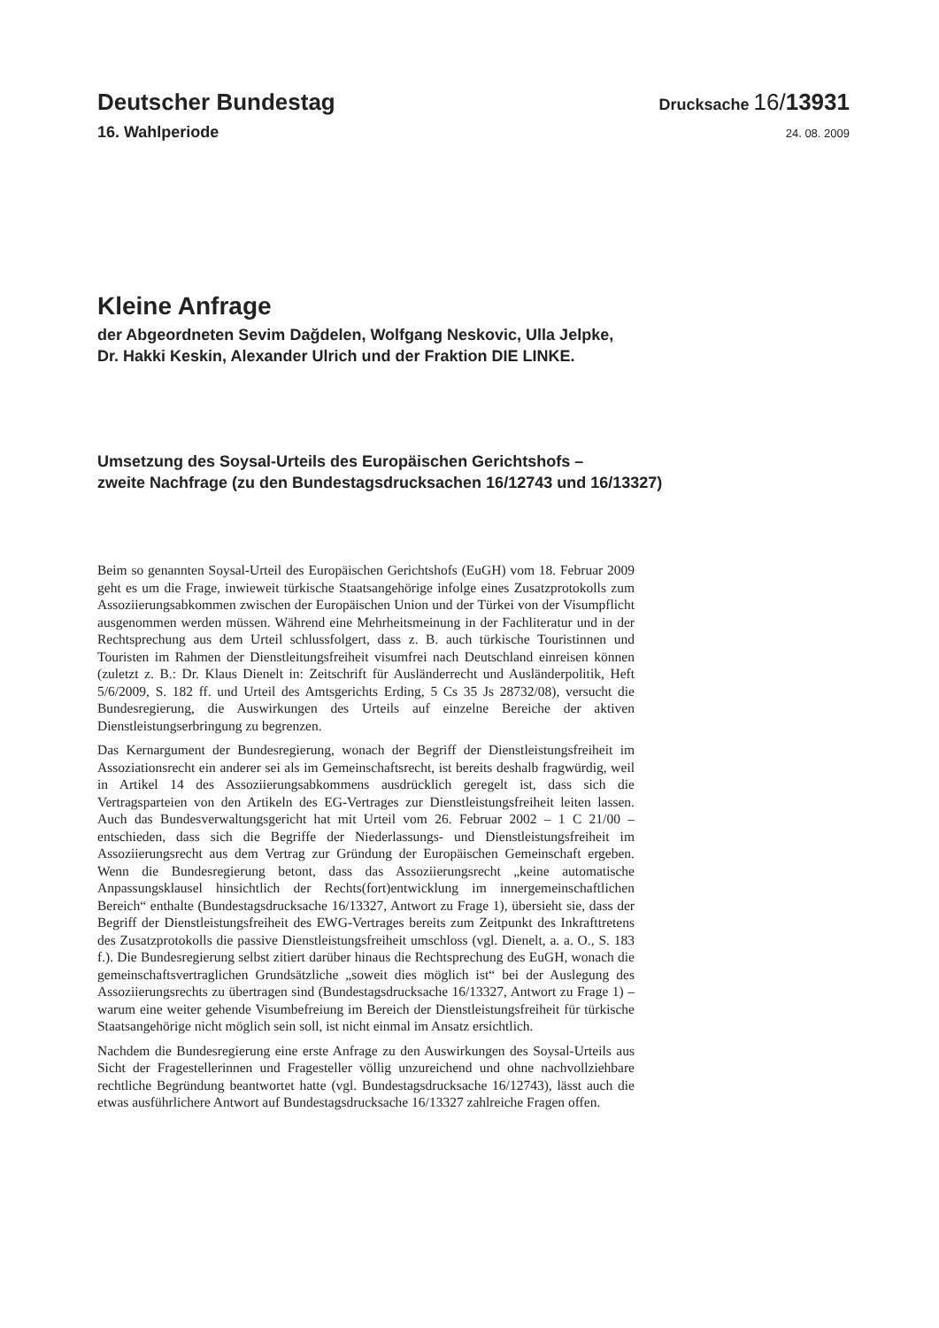Deutscher Bundestag
Drucksache 16/13931
16. Wahlperiode
24. 08. 2009
Kleine Anfrage
der Abgeordneten Sevim Dağdelen, Wolfgang Neskovic, Ulla Jelpke,
Dr. Hakki Keskin, Alexander Ulrich und der Fraktion DIE LINKE.
Umsetzung des Soysal-Urteils des Europäischen Gerichtshofs –
zweite Nachfrage (zu den Bundestagsdrucksachen 16/12743 und 16/13327)
Beim so genannten Soysal-Urteil des Europäischen Gerichtshofs (EuGH) vom 18. Februar 2009 geht es um die Frage, inwieweit türkische Staatsangehörige infolge eines Zusatzprotokolls zum Assoziierungsabkommen zwischen der Europäischen Union und der Türkei von der Visumpflicht ausgenommen werden müssen. Während eine Mehrheitsmeinung in der Fachliteratur und in der Rechtsprechung aus dem Urteil schlussfolgert, dass z. B. auch türkische Touristinnen und Touristen im Rahmen der Dienstleitungsfreiheit visumfrei nach Deutschland einreisen können (zuletzt z. B.: Dr. Klaus Dienelt in: Zeitschrift für Ausländerrecht und Ausländerpolitik, Heft 5/6/2009, S. 182 ff. und Urteil des Amtsgerichts Erding, 5 Cs 35 Js 28732/08), versucht die Bundesregierung, die Auswirkungen des Urteils auf einzelne Bereiche der aktiven Dienstleistungserbringung zu begrenzen.
Das Kernargument der Bundesregierung, wonach der Begriff der Dienstleistungsfreiheit im Assoziationsrecht ein anderer sei als im Gemeinschaftsrecht, ist bereits deshalb fragwürdig, weil in Artikel 14 des Assoziierungsabkommens ausdrücklich geregelt ist, dass sich die Vertragsparteien von den Artikeln des EG-Vertrages zur Dienstleistungsfreiheit leiten lassen. Auch das Bundesverwaltungsgericht hat mit Urteil vom 26. Februar 2002 – 1 C 21/00 – entschieden, dass sich die Begriffe der Niederlassungs- und Dienstleistungsfreiheit im Assoziierungsrecht aus dem Vertrag zur Gründung der Europäischen Gemeinschaft ergeben. Wenn die Bundesregierung betont, dass das Assoziierungsrecht „keine automatische Anpassungsklausel hinsichtlich der Rechts(fort)entwicklung im innergemeinschaftlichen Bereich“ enthalte (Bundestagsdrucksache 16/13327, Antwort zu Frage 1), übersieht sie, dass der Begriff der Dienstleistungsfreiheit des EWG-Vertrages bereits zum Zeitpunkt des Inkrafttretens des Zusatzprotokolls die passive Dienstleistungsfreiheit umschloss (vgl. Dienelt, a. a. O., S. 183 f.). Die Bundesregierung selbst zitiert darüber hinaus die Rechtsprechung des EuGH, wonach die gemeinschaftsvertraglichen Grundsätzliche „soweit dies möglich ist“ bei der Auslegung des Assoziierungsrechts zu übertragen sind (Bundestagsdrucksache 16/13327, Antwort zu Frage 1) – warum eine weiter gehende Visumbefreiung im Bereich der Dienstleistungsfreiheit für türkische Staatsangehörige nicht möglich sein soll, ist nicht einmal im Ansatz ersichtlich.
Nachdem die Bundesregierung eine erste Anfrage zu den Auswirkungen des Soysal-Urteils aus Sicht der Fragestellerinnen und Fragesteller völlig unzureichend und ohne nachvollziehbare rechtliche Begründung beantwortet hatte (vgl. Bundestagsdrucksache 16/12743), lässt auch die etwas ausführlichere Antwort auf Bundestagsdrucksache 16/13327 zahlreiche Fragen offen.